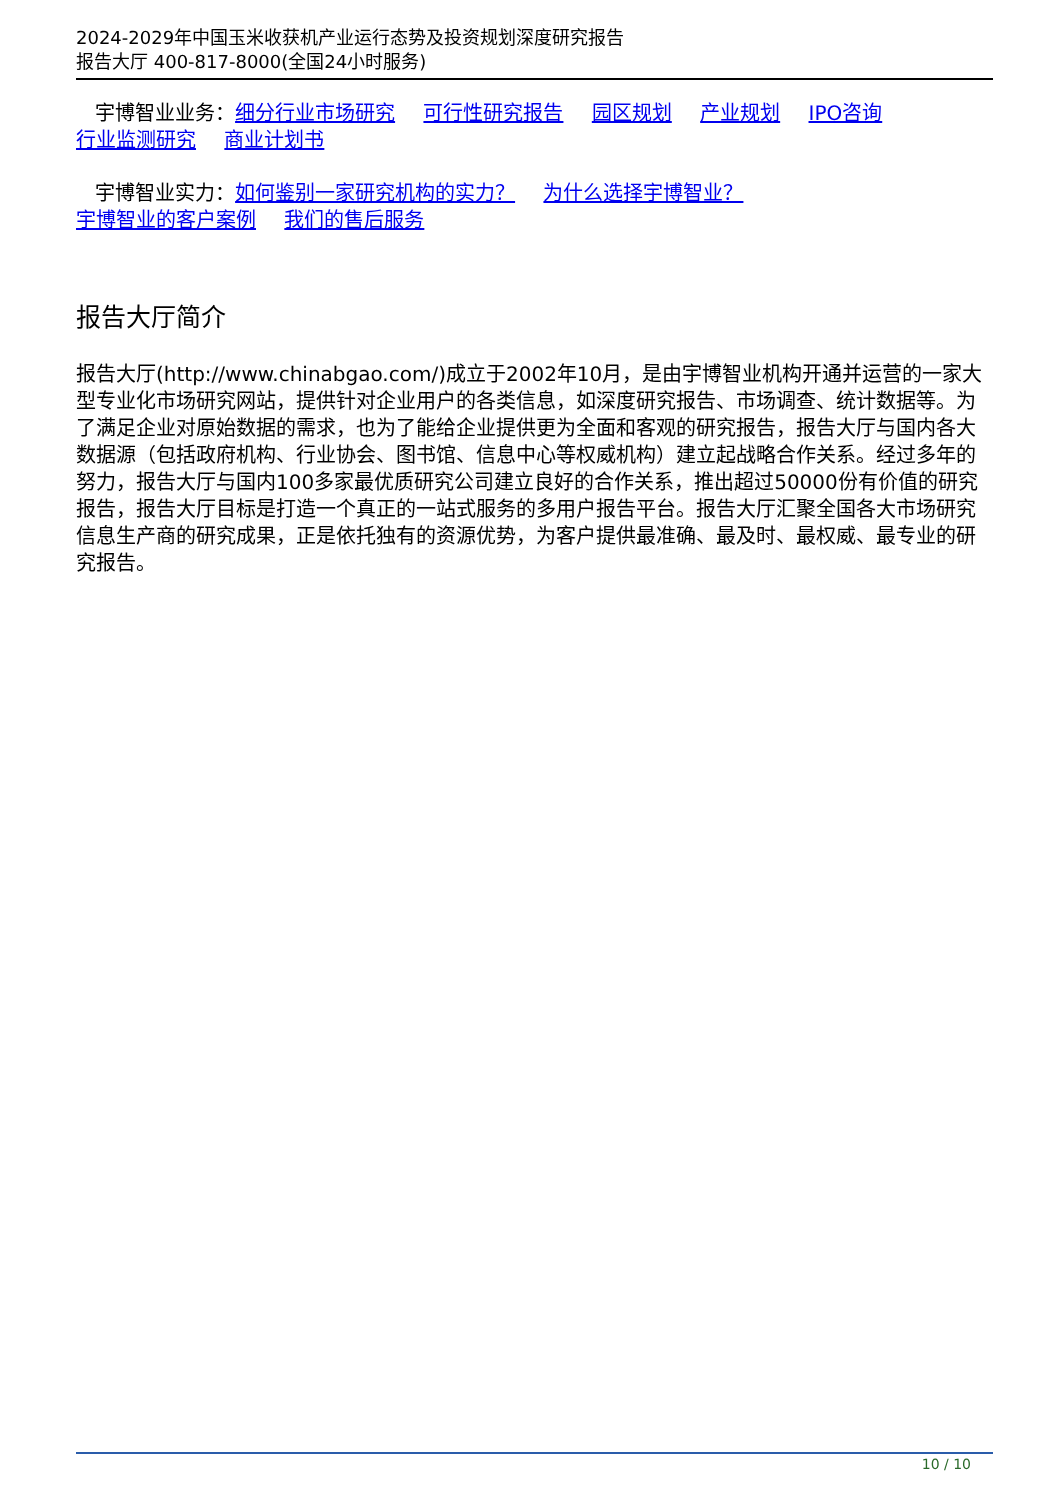2024-2029年中国玉米收获机产业运行态势及投资规划深度研究报告
报告大厅 400-817-8000(全国24小时服务)
宇博智业业务：细分行业市场研究 可行性研究报告 园区规划 产业规划 IPO咨询
行业监测研究 商业计划书
宇博智业实力：如何鉴别一家研究机构的实力？ 为什么选择宇博智业？
宇博智业的客户案例 我们的售后服务
报告大厅简介
报告大厅(http://www.chinabgao.com/)成立于2002年10月，是由宇博智业机构开通并运营的一家大型专业化市场研究网站，提供针对企业用户的各类信息，如深度研究报告、市场调查、统计数据等。为了满足企业对原始数据的需求，也为了能给企业提供更为全面和客观的研究报告，报告大厅与国内各大数据源（包括政府机构、行业协会、图书馆、信息中心等权威机构）建立起战略合作关系。经过多年的努力，报告大厅与国内100多家最优质研究公司建立良好的合作关系，推出超过50000份有价值的研究报告，报告大厅目标是打造一个真正的一站式服务的多用户报告平台。报告大厅汇聚全国各大市场研究信息生产商的研究成果，正是依托独有的资源优势，为客户提供最准确、最及时、最权威、最专业的研究报告。
10 / 10